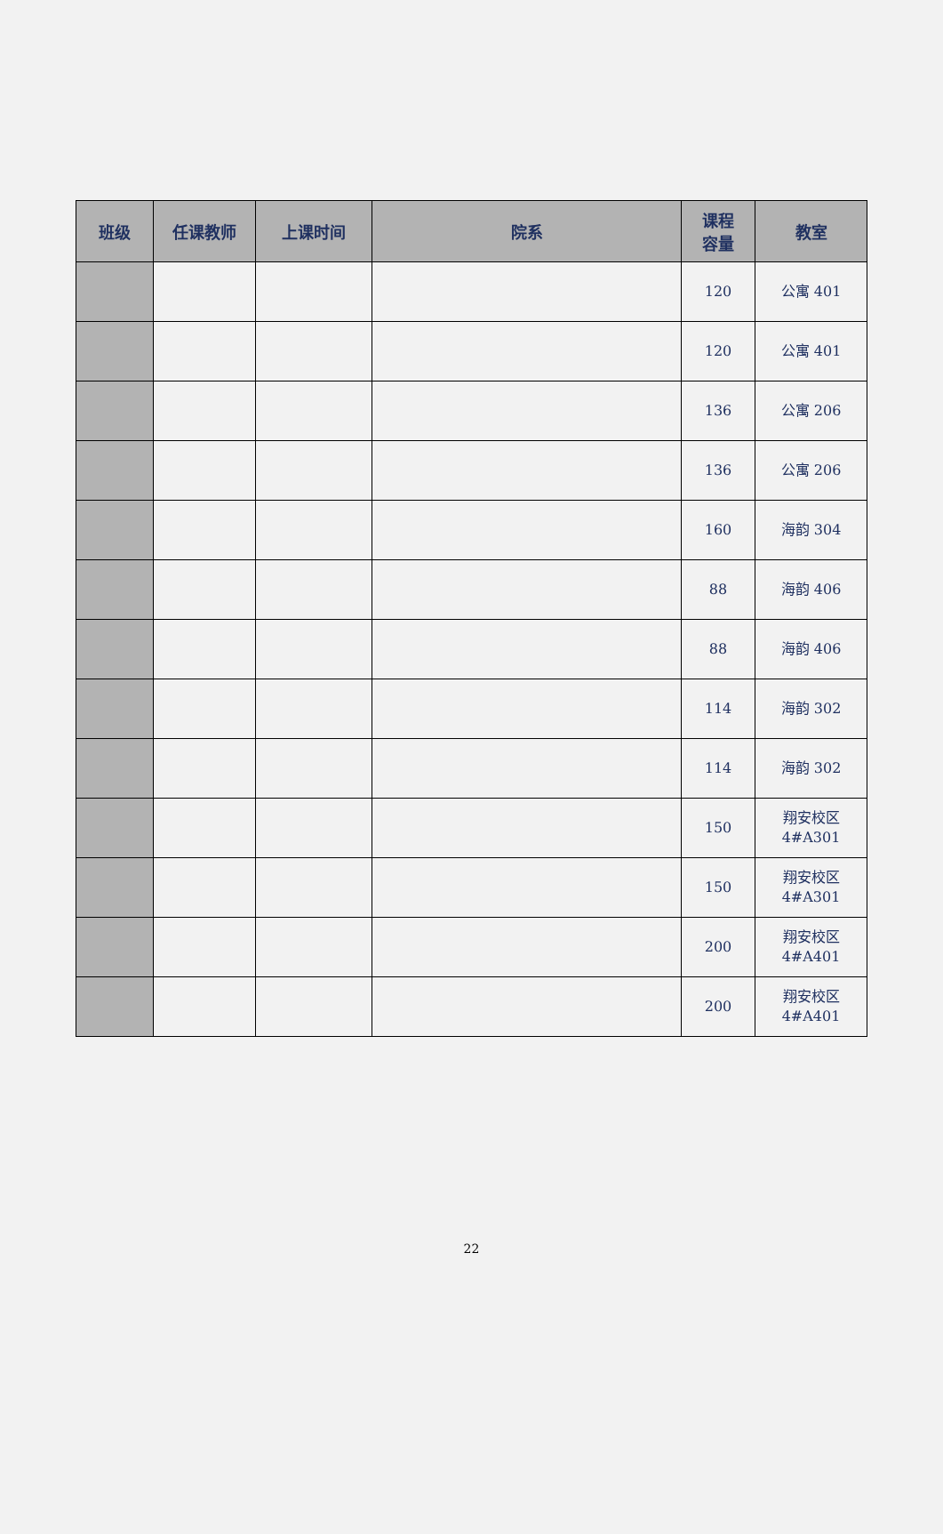| 班级 | 任课教师 | 上课时间 | 院系 | 课程 容量 | 教室 |
| --- | --- | --- | --- | --- | --- |
| | | | | 120 | 公寓 401 |
| | | | | 120 | 公寓 401 |
| | | | | 136 | 公寓 206 |
| | | | | 136 | 公寓 206 |
| | | | | 160 | 海韵 304 |
| | | | | 88 | 海韵 406 |
| | | | | 88 | 海韵 406 |
| | | | | 114 | 海韵 302 |
| | | | | 114 | 海韵 302 |
| | | | | 150 | 翔安校区 4#A301 |
| | | | | 150 | 翔安校区 4#A301 |
| | | | | 200 | 翔安校区 4#A401 |
| | | | | 200 | 翔安校区 4#A401 |
22